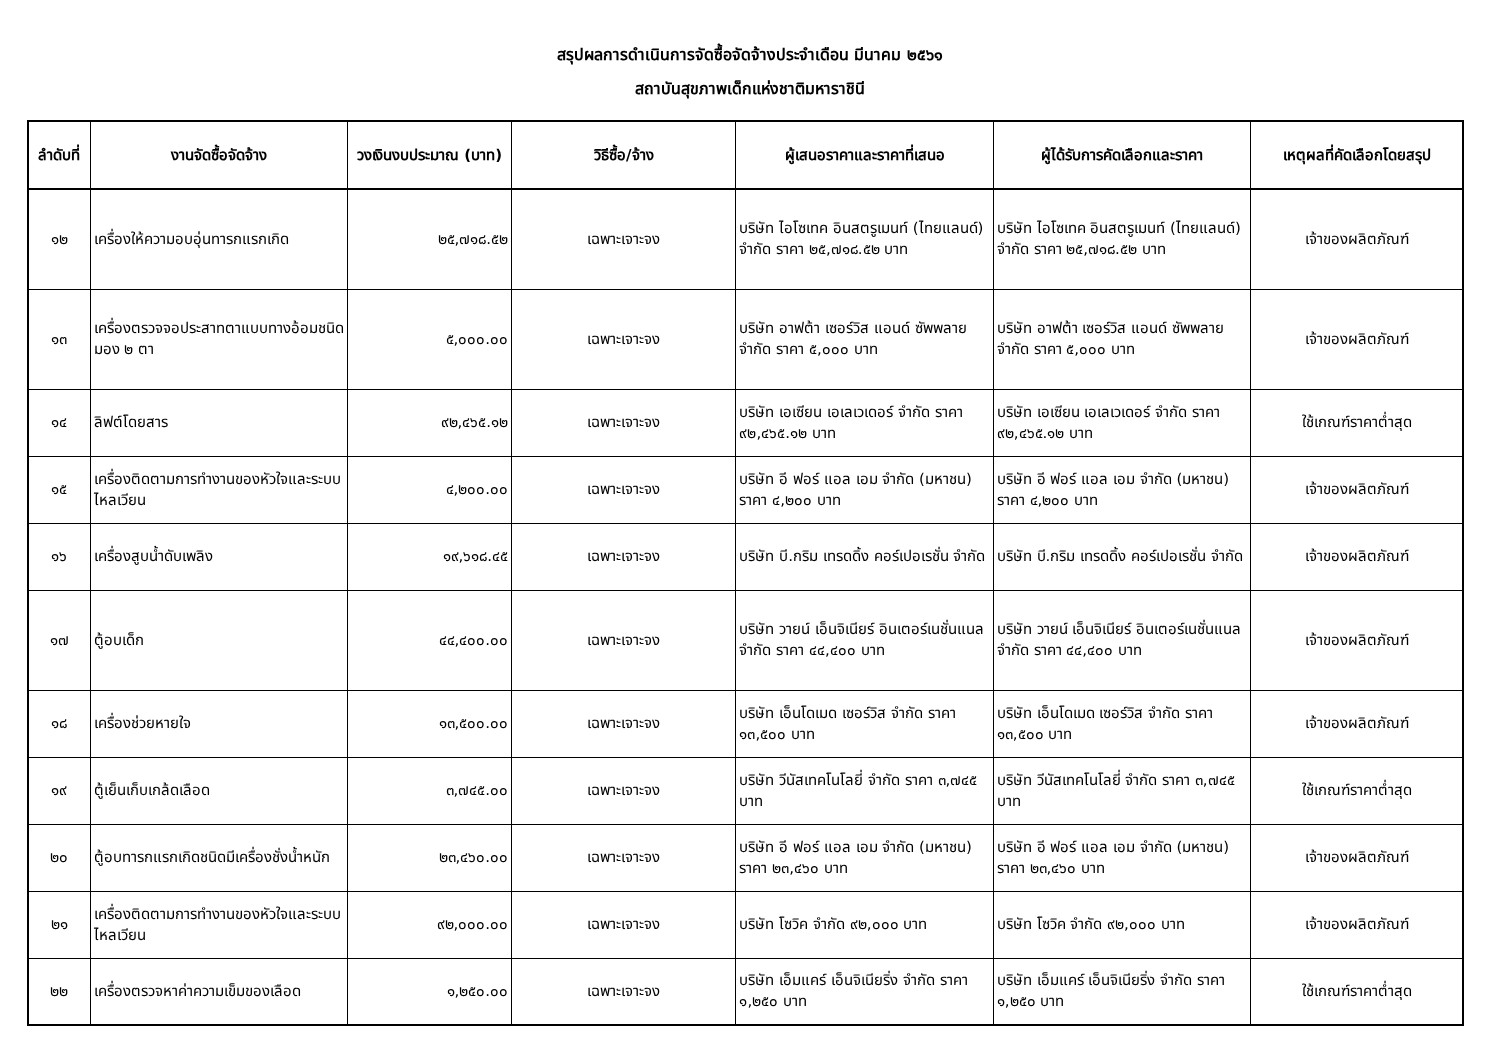สรุปผลการดำเนินการจัดซื้อจัดจ้างประจำเดือน มีนาคม ๒๕๖๑
สถาบันสุขภาพเด็กแห่งชาติมหาราชินี
| ลำดับที่ | งานจัดซื้อจัดจ้าง | วงเงินงบประมาณ (บาท) | วิธีซื้อ/จ้าง | ผู้เสนอราคาและราคาที่เสนอ | ผู้ได้รับการคัดเลือกและราคา | เหตุผลที่คัดเลือกโดยสรุป |
| --- | --- | --- | --- | --- | --- | --- |
| ๑๒ | เครื่องให้ความอบอุ่นทารกแรกเกิด | ๒๕,๗๑๘.๕๒ | เฉพาะเจาะจง | บริษัท ไอโซเทค อินสตรูเมนท์ (ไทยแลนด์) จำกัด ราคา ๒๕,๗๑๘.๕๒ บาท | บริษัท ไอโซเทค อินสตรูเมนท์ (ไทยแลนด์) จำกัด ราคา ๒๕,๗๑๘.๕๒ บาท | เจ้าของผลิตภัณฑ์ |
| ๑๓ | เครื่องตรวจจอประสาทตาแบบทางอ้อมชนิดมอง ๒ ตา | ๕,๐๐๐.๐๐ | เฉพาะเจาะจง | บริษัท อาฟต้า เซอร์วิส แอนด์ ซัพพลาย จำกัด ราคา ๕,๐๐๐ บาท | บริษัท อาฟต้า เซอร์วิส แอนด์ ซัพพลาย จำกัด ราคา ๕,๐๐๐ บาท | เจ้าของผลิตภัณฑ์ |
| ๑๔ | ลิฟต์โดยสาร | ๙๒,๔๖๕.๑๒ | เฉพาะเจาะจง | บริษัท เอเซียน เอเลเวเดอร์ จำกัด ราคา ๙๒,๔๖๕.๑๒ บาท | บริษัท เอเซียน เอเลเวเดอร์ จำกัด ราคา ๙๒,๔๖๕.๑๒ บาท | ใช้เกณฑ์ราคาต่ำสุด |
| ๑๕ | เครื่องติดตามการทำงานของหัวใจและระบบไหลเวียน | ๔,๒๐๐.๐๐ | เฉพาะเจาะจง | บริษัท อี ฟอร์ แอล เอม จำกัด (มหาชน) ราคา ๔,๒๐๐ บาท | บริษัท อี ฟอร์ แอล เอม จำกัด (มหาชน) ราคา ๔,๒๐๐ บาท | เจ้าของผลิตภัณฑ์ |
| ๑๖ | เครื่องสูบน้ำดับเพลิง | ๑๙,๖๑๘.๔๕ | เฉพาะเจาะจง | บริษัท บี.กริม เทรดดิ้ง คอร์เปอเรชั่น จำกัด | บริษัท บี.กริม เทรดดิ้ง คอร์เปอเรชั่น จำกัด | เจ้าของผลิตภัณฑ์ |
| ๑๗ | ตู้อบเด็ก | ๔๔,๔๐๐.๐๐ | เฉพาะเจาะจง | บริษัท วายน์ เอ็นจิเนียร์ อินเตอร์เนชั่นแนล จำกัด ราคา ๔๔,๔๐๐ บาท | บริษัท วายน์ เอ็นจิเนียร์ อินเตอร์เนชั่นแนล จำกัด ราคา ๔๔,๔๐๐ บาท | เจ้าของผลิตภัณฑ์ |
| ๑๘ | เครื่องช่วยหายใจ | ๑๓,๕๐๐.๐๐ | เฉพาะเจาะจง | บริษัท เอ็นโดเมด เซอร์วิส จำกัด ราคา ๑๓,๕๐๐ บาท | บริษัท เอ็นโดเมด เซอร์วิส จำกัด ราคา ๑๓,๕๐๐ บาท | เจ้าของผลิตภัณฑ์ |
| ๑๙ | ตู้เย็นเก็บเกล้ดเลือด | ๓,๗๔๕.๐๐ | เฉพาะเจาะจง | บริษัท วีนัสเทคโนโลยี่ จำกัด ราคา ๓,๗๔๕ บาท | บริษัท วีนัสเทคโนโลยี่ จำกัด ราคา ๓,๗๔๕ บาท | ใช้เกณฑ์ราคาต่ำสุด |
| ๒๐ | ตู้อบทารกแรกเกิดชนิดมีเครื่องชั่งน้ำหนัก | ๒๓,๔๖๐.๐๐ | เฉพาะเจาะจง | บริษัท อี ฟอร์ แอล เอม จำกัด (มหาชน) ราคา ๒๓,๔๖๐ บาท | บริษัท อี ฟอร์ แอล เอม จำกัด (มหาชน) ราคา ๒๓,๔๖๐ บาท | เจ้าของผลิตภัณฑ์ |
| ๒๑ | เครื่องติดตามการทำงานของหัวใจและระบบไหลเวียน | ๙๒,๐๐๐.๐๐ | เฉพาะเจาะจง | บริษัท โซวิค จำกัด ๙๒,๐๐๐ บาท | บริษัท โซวิค จำกัด ๙๒,๐๐๐ บาท | เจ้าของผลิตภัณฑ์ |
| ๒๒ | เครื่องตรวจหาค่าความเข็มของเลือด | ๑,๒๕๐.๐๐ | เฉพาะเจาะจง | บริษัท เอ็มแคร์ เอ็นจิเนียริ่ง จำกัด ราคา ๑,๒๕๐ บาท | บริษัท เอ็มแคร์ เอ็นจิเนียริ่ง จำกัด ราคา ๑,๒๕๐ บาท | ใช้เกณฑ์ราคาต่ำสุด |